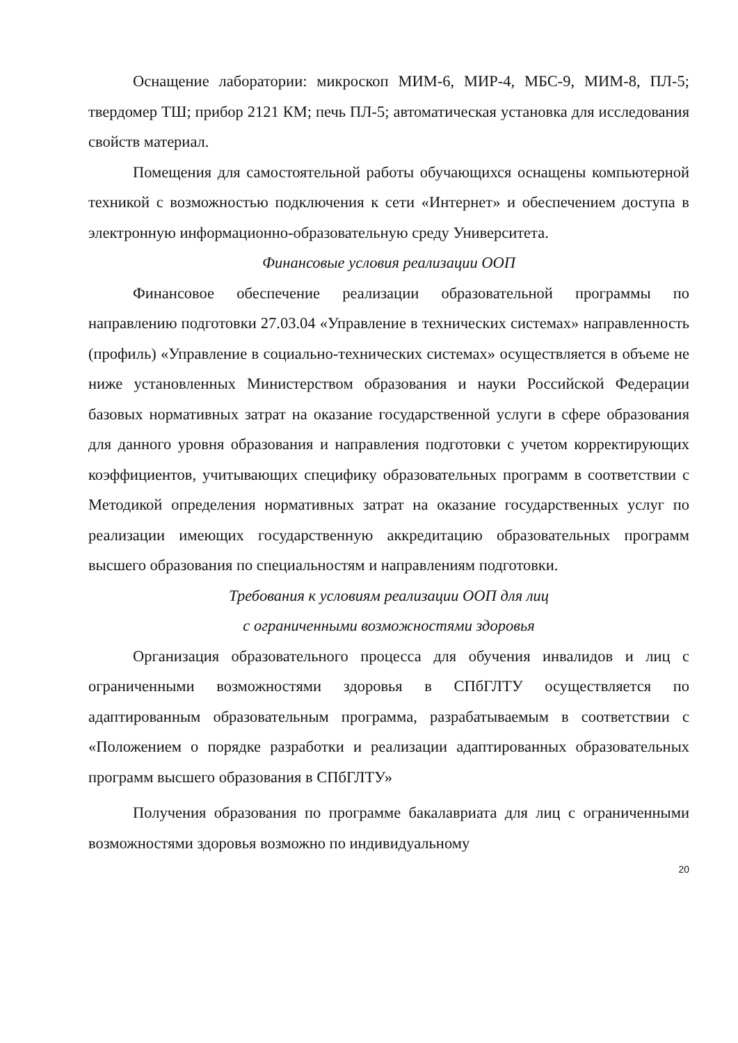Оснащение лаборатории: микроскоп МИМ-6, МИР-4, МБС-9, МИМ-8, ПЛ-5; твердомер ТШ; прибор 2121 КМ; печь ПЛ-5; автоматическая установка для исследования свойств материал.
Помещения для самостоятельной работы обучающихся оснащены компьютерной техникой с возможностью подключения к сети «Интернет» и обеспечением доступа в электронную информационно-образовательную среду Университета.
Финансовые условия реализации ООП
Финансовое обеспечение реализации образовательной программы по направлению подготовки 27.03.04 «Управление в технических системах» направленность (профиль) «Управление в социально-технических системах» осуществляется в объеме не ниже установленных Министерством образования и науки Российской Федерации базовых нормативных затрат на оказание государственной услуги в сфере образования для данного уровня образования и направления подготовки с учетом корректирующих коэффициентов, учитывающих специфику образовательных программ в соответствии с Методикой определения нормативных затрат на оказание государственных услуг по реализации имеющих государственную аккредитацию образовательных программ высшего образования по специальностям и направлениям подготовки.
Требования к условиям реализации ООП для лиц
с ограниченными возможностями здоровья
Организация образовательного процесса для обучения инвалидов и лиц с ограниченными возможностями здоровья в СПбГЛТУ осуществляется по адаптированным образовательным программа, разрабатываемым в соответствии с «Положением о порядке разработки и реализации адаптированных образовательных программ высшего образования в СПбГЛТУ»
Получения образования по программе бакалавриата для лиц с ограниченными возможностями здоровья возможно по индивидуальному
20